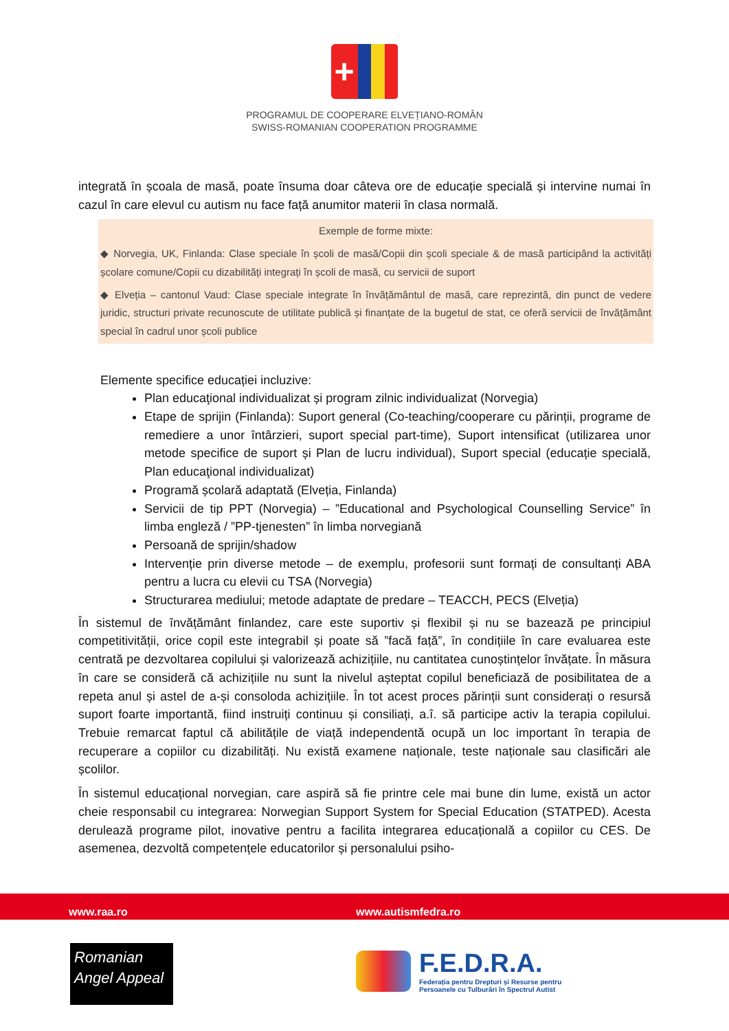+
PROGRAMUL DE COOPERARE ELVEȚIANO-ROMÂN
SWISS-ROMANIAN COOPERATION PROGRAMME
integrată în școala de masă, poate însuma doar câteva ore de educație specială și intervine numai în cazul în care elevul cu autism nu face față anumitor materii în clasa normală.
Exemple de forme mixte:
◆ Norvegia, UK, Finlanda: Clase speciale în școli de masă/Copii din școli speciale & de masă participând la activități școlare comune/Copii cu dizabilități integrați în școli de masă, cu servicii de suport
◆ Elveția – cantonul Vaud: Clase speciale integrate în învățământul de masă, care reprezintă, din punct de vedere juridic, structuri private recunoscute de utilitate publică și finanțate de la bugetul de stat, ce oferă servicii de învățământ special în cadrul unor școli publice
Elemente specifice educației incluzive:
Plan educaţional individualizat și program zilnic individualizat (Norvegia)
Etape de sprijin (Finlanda): Suport general (Co-teaching/cooperare cu părinții, programe de remediere a unor întârzieri, suport special part-time), Suport intensificat (utilizarea unor metode specifice de suport și Plan de lucru individual), Suport special (educație specială, Plan educaţional individualizat)
Programă școlară adaptată (Elveția, Finlanda)
Servicii de tip PPT (Norvegia) – ”Educational and Psychological Counselling Service” în limba engleză / ”PP-tjenesten” în limba norvegiană
Persoană de sprijin/shadow
Intervenție prin diverse metode – de exemplu, profesorii sunt formați de consultanți ABA pentru a lucra cu elevii cu TSA (Norvegia)
Structurarea mediului; metode adaptate de predare – TEACCH, PECS (Elveția)
În sistemul de învățământ finlandez, care este suportiv și flexibil și nu se bazează pe principiul competitivității, orice copil este integrabil și poate să ”facă față”, în condițiile în care evaluarea este centrată pe dezvoltarea copilului și valorizează achizițiile, nu cantitatea cunoștințelor învățate. În măsura în care se consideră că achizițiile nu sunt la nivelul așteptat copilul beneficiază de posibilitatea de a repeta anul și astel de a-și consoloda achizițiile. În tot acest proces părinții sunt considerați o resursă suport foarte importantă, fiind instruiți continuu și consiliați, a.î. să participe activ la terapia copilului. Trebuie remarcat faptul că abilitățile de viață independentă ocupă un loc important în terapia de recuperare a copiilor cu dizabilități. Nu există examene naționale, teste naționale sau clasificări ale școlilor.
În sistemul educațional norvegian, care aspiră să fie printre cele mai bune din lume, există un actor cheie responsabil cu integrarea: Norwegian Support System for Special Education (STATPED). Acesta derulează programe pilot, inovative pentru a facilita integrarea educațională a copiilor cu CES. De asemenea, dezvoltă competențele educatorilor și personalului psiho-
www.raa.ro www.autismfedra.ro
Romanian
Angel Appeal
F.E.D.R.A.
Federația pentru Drepturi și Resurse pentru
Persoanele cu Tulburări în Spectrul Autist